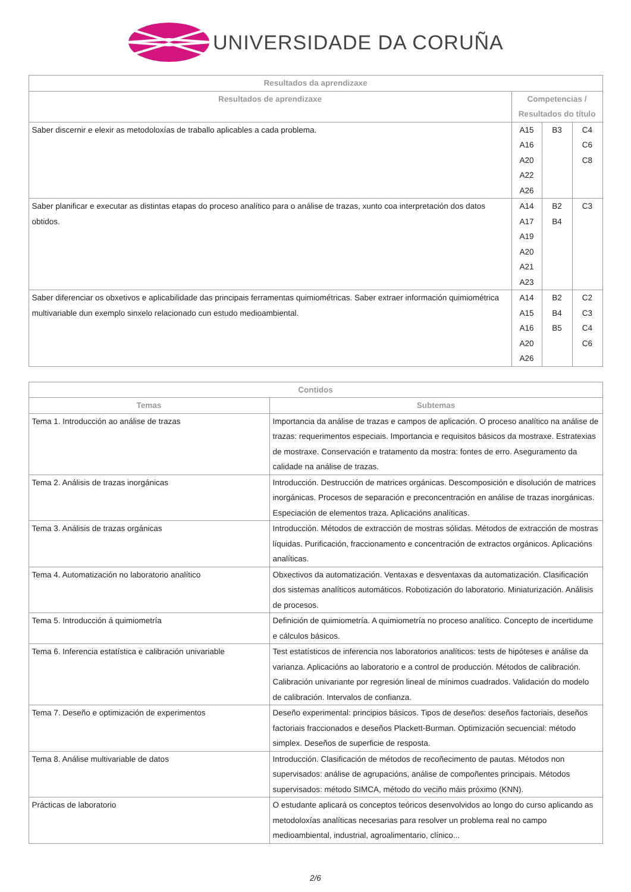UNIVERSIDADE DA CORUÑA
| Resultados da aprendizaxe | | | |
| --- | --- | --- | --- |
| Resultados de aprendizaxe | Competencias / Resultados do título | | |
| Saber discernir e elexir as metodoloxías de traballo aplicables a cada problema. | A15 A16 A20 A22 A26 | B3 | C4 C6 C8 |
| Saber planificar e executar as distintas etapas do proceso analítico para o análise de trazas, xunto coa interpretación dos datos obtidos. | A14 A17 A19 A20 A21 A23 | B2 B4 | C3 |
| Saber diferenciar os obxetivos e aplicabilidade das principais ferramentas quimiométricas. Saber extraer información quimiométrica multivariable dun exemplo sinxelo relacionado cun estudo medioambiental. | A14 A15 A16 A20 A26 | B2 B4 B5 | C2 C3 C4 C6 |
| Contidos | |
| --- | --- |
| Temas | Subtemas |
| Tema 1. Introducción ao análise de trazas | Importancia da análise de trazas e campos de aplicación. O proceso analítico na análise de trazas: requerimentos especiais. Importancia e requisitos básicos da mostraxe. Estratexias de mostraxe. Conservación e tratamento da mostra: fontes de erro. Aseguramento da calidade na análise de trazas. |
| Tema 2. Análisis de trazas inorgánicas | Introducción. Destrucción de matrices orgánicas. Descomposición e disolución de matrices inorgánicas. Procesos de separación e preconcentración en análise de trazas inorgánicas. Especiación de elementos traza. Aplicacións analíticas. |
| Tema 3. Análisis de trazas orgánicas | Introducción. Métodos de extracción de mostras sólidas. Métodos de extracción de mostras líquidas. Purificación, fraccionamento e concentración de extractos orgánicos. Aplicacións analíticas. |
| Tema 4. Automatización no laboratorio analítico | Obxectivos da automatización. Ventaxas e desventaxas da automatización. Clasificación dos sistemas analíticos automáticos. Robotización do laboratorio. Miniaturización. Análisis de procesos. |
| Tema 5. Introducción á quimiometría | Definición de quimiometría. A quimiometría no proceso analítico. Concepto de incertidume e cálculos básicos. |
| Tema 6. Inferencia estatística e calibración univariable | Test estatísticos de inferencia nos laboratorios analíticos: tests de hipóteses e análise da varianza. Aplicacións ao laboratorio e a control de producción. Métodos de calibración. Calibración univariante por regresión lineal de mínimos cuadrados. Validación do modelo de calibración. Intervalos de confianza. |
| Tema 7. Deseño e optimización de experimentos | Deseño experimental: principios básicos. Tipos de deseños: deseños factoriais, deseños factoriais fraccionados e deseños Plackett-Burman. Optimización secuencial: método simplex. Deseños de superficie de resposta. |
| Tema 8. Análise multivariable de datos | Introducción. Clasificación de métodos de recoñecimento de pautas. Métodos non supervisados: análise de agrupacións, análise de compoñentes principais. Métodos supervisados: método SIMCA, método do veciño máis próximo (KNN). |
| Prácticas de laboratorio | O estudante aplicará os conceptos teóricos desenvolvidos ao longo do curso aplicando as metodoloxías analíticas necesarias para resolver un problema real no campo medioambiental, industrial, agroalimentario, clínico... |
2/6